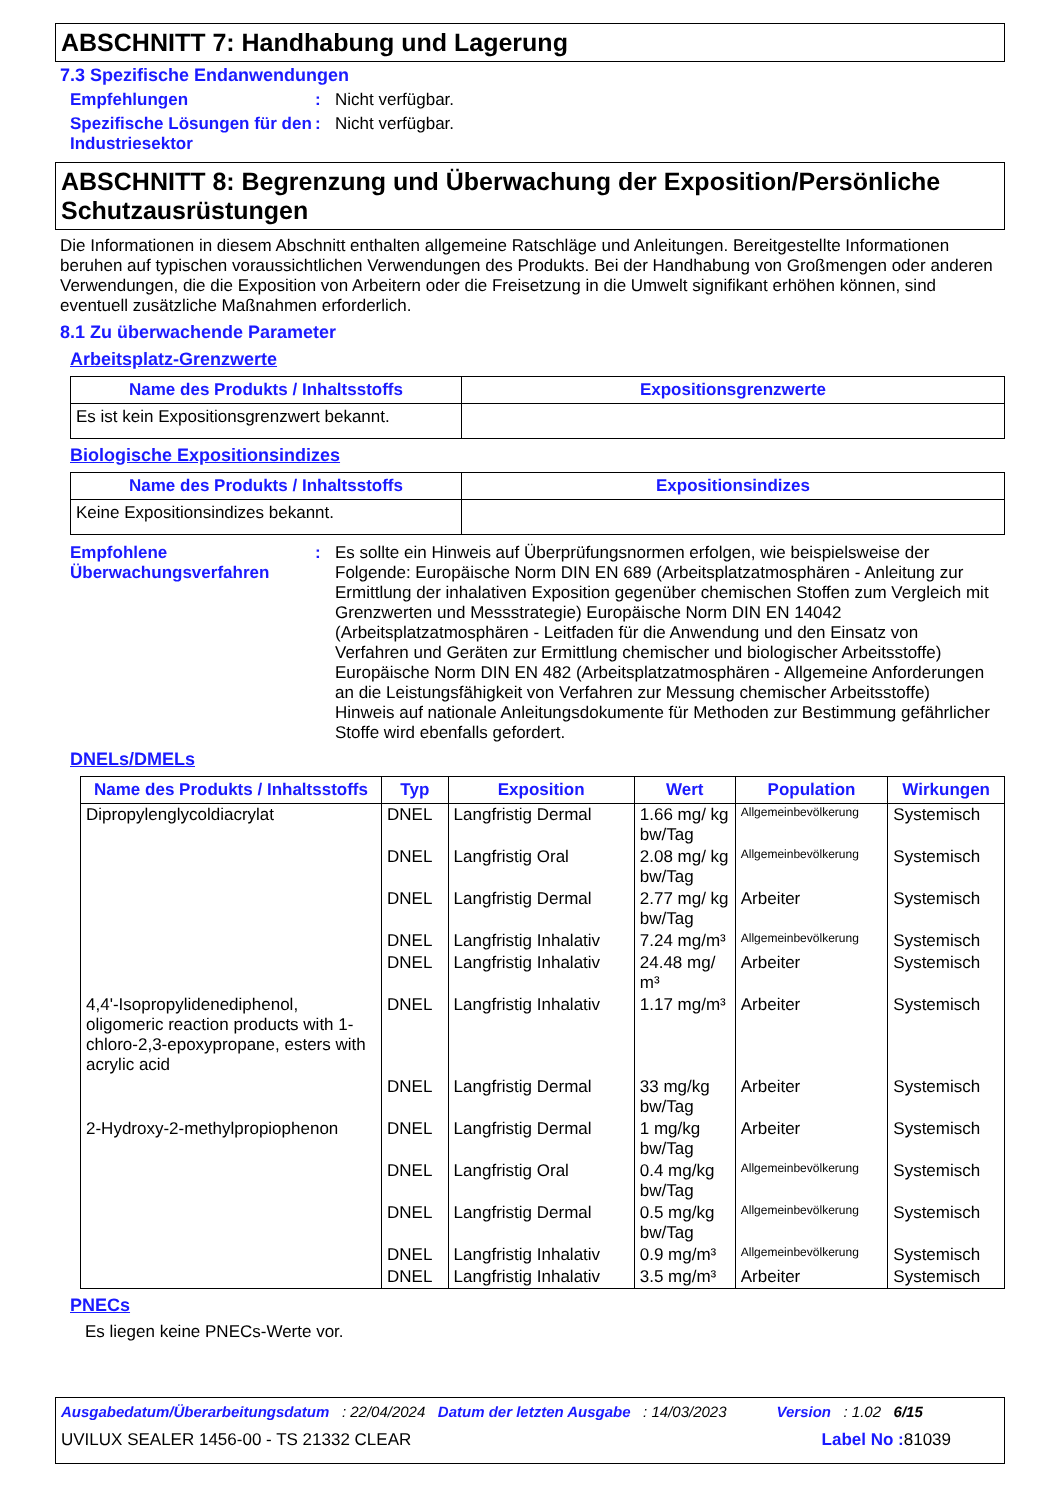ABSCHNITT 7: Handhabung und Lagerung
7.3 Spezifische Endanwendungen
Empfehlungen : Nicht verfügbar.
Spezifische Lösungen für den Industriesektor
: Nicht verfügbar.
ABSCHNITT 8: Begrenzung und Überwachung der Exposition/Persönliche Schutzausrüstungen
Die Informationen in diesem Abschnitt enthalten allgemeine Ratschläge und Anleitungen. Bereitgestellte Informationen beruhen auf typischen voraussichtlichen Verwendungen des Produkts. Bei der Handhabung von Großmengen oder anderen Verwendungen, die die Exposition von Arbeitern oder die Freisetzung in die Umwelt signifikant erhöhen können, sind eventuell zusätzliche Maßnahmen erforderlich.
8.1 Zu überwachende Parameter
Arbeitsplatz-Grenzwerte
| Name des Produkts / Inhaltsstoffs | Expositionsgrenzwerte |
| --- | --- |
| Es ist kein Expositionsgrenzwert bekannt. | |
Biologische Expositionsindizes
| Name des Produkts / Inhaltsstoffs | Expositionsindizes |
| --- | --- |
| Keine Expositionsindizes bekannt. | |
Empfohlene Überwachungsverfahren
: Es sollte ein Hinweis auf Überprüfungsnormen erfolgen, wie beispielsweise der Folgende: Europäische Norm DIN EN 689 (Arbeitsplatzatmosphären - Anleitung zur Ermittlung der inhalativen Exposition gegenüber chemischen Stoffen zum Vergleich mit Grenzwerten und Messstrategie) Europäische Norm DIN EN 14042 (Arbeitsplatzatmosphären - Leitfaden für die Anwendung und den Einsatz von Verfahren und Geräten zur Ermittlung chemischer und biologischer Arbeitsstoffe) Europäische Norm DIN EN 482 (Arbeitsplatzatmosphären - Allgemeine Anforderungen an die Leistungsfähigkeit von Verfahren zur Messung chemischer Arbeitsstoffe) Hinweis auf nationale Anleitungsdokumente für Methoden zur Bestimmung gefährlicher Stoffe wird ebenfalls gefordert.
DNELs/DMELs
| Name des Produkts / Inhaltsstoffs | Typ | Exposition | Wert | Population | Wirkungen |
| --- | --- | --- | --- | --- | --- |
| Dipropylenglycoldiacrylat | DNEL | Langfristig Dermal | 1.66 mg/ kg bw/Tag | Allgemeinbevölkerung | Systemisch |
| | DNEL | Langfristig Oral | 2.08 mg/ kg bw/Tag | Allgemeinbevölkerung | Systemisch |
| | DNEL | Langfristig Dermal | 2.77 mg/ kg bw/Tag | Arbeiter | Systemisch |
| | DNEL | Langfristig Inhalativ | 7.24 mg/m³ | Allgemeinbevölkerung | Systemisch |
| | DNEL | Langfristig Inhalativ | 24.48 mg/ m³ | Arbeiter | Systemisch |
| 4,4'-Isopropylidenediphenol, oligomeric reaction products with 1-chloro-2,3-epoxypropane, esters with acrylic acid | DNEL | Langfristig Inhalativ | 1.17 mg/m³ | Arbeiter | Systemisch |
| | DNEL | Langfristig Dermal | 33 mg/kg bw/Tag | Arbeiter | Systemisch |
| 2-Hydroxy-2-methylpropiophenon | DNEL | Langfristig Dermal | 1 mg/kg bw/Tag | Arbeiter | Systemisch |
| | DNEL | Langfristig Oral | 0.4 mg/kg bw/Tag | Allgemeinbevölkerung | Systemisch |
| | DNEL | Langfristig Dermal | 0.5 mg/kg bw/Tag | Allgemeinbevölkerung | Systemisch |
| | DNEL | Langfristig Inhalativ | 0.9 mg/m³ | Allgemeinbevölkerung | Systemisch |
| | DNEL | Langfristig Inhalativ | 3.5 mg/m³ | Arbeiter | Systemisch |
PNECs
Es liegen keine PNECs-Werte vor.
Ausgabedatum/Überarbeitungsdatum : 22/04/2024 Datum der letzten Ausgabe : 14/03/2023 Version : 1.02 6/15
UVILUX SEALER 1456-00 - TS 21332 CLEAR Label No : 81039